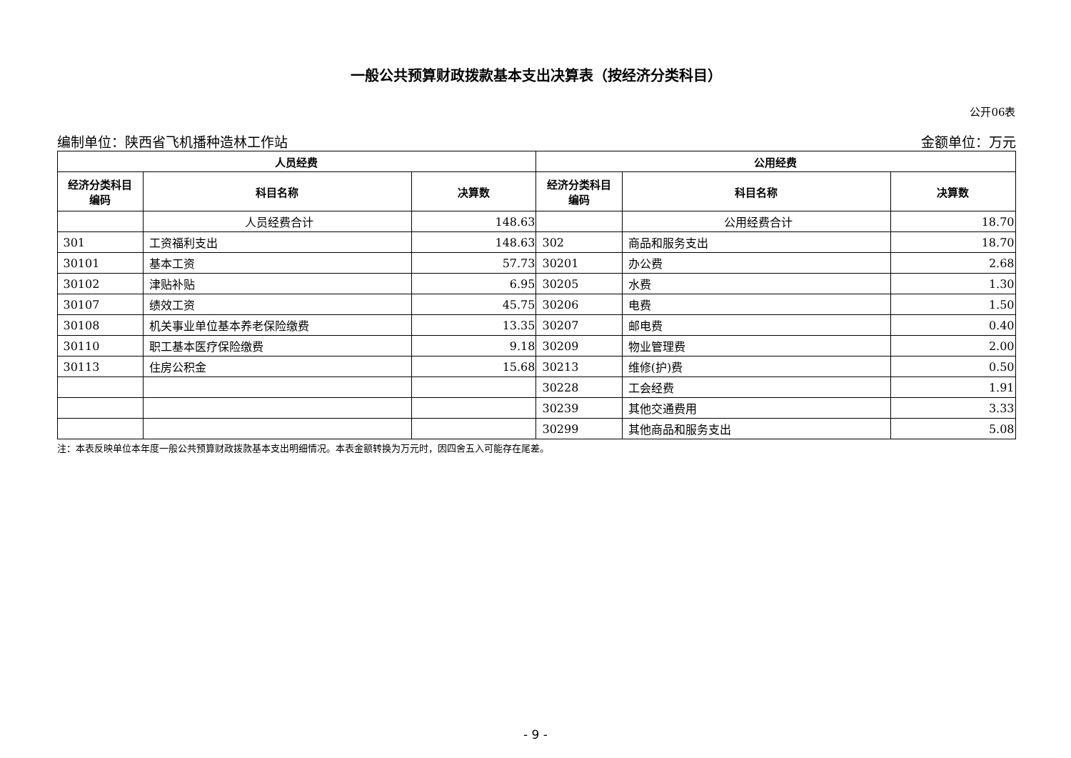一般公共预算财政拨款基本支出决算表（按经济分类科目）
公开06表
编制单位：陕西省飞机播种造林工作站 金额单位：万元
| 人员经费 | | | 公用经费 | | |
| --- | --- | --- | --- | --- | --- |
| 经济分类科目 编码 | 科目名称 | 决算数 | 经济分类科目 编码 | 科目名称 | 决算数 |
| | 人员经费合计 | 148.63 | | 公用经费合计 | 18.70 |
| 301 | 工资福利支出 | 148.63 | 302 | 商品和服务支出 | 18.70 |
| 30101 | 基本工资 | 57.73 | 30201 | 办公费 | 2.68 |
| 30102 | 津贴补贴 | 6.95 | 30205 | 水费 | 1.30 |
| 30107 | 绩效工资 | 45.75 | 30206 | 电费 | 1.50 |
| 30108 | 机关事业单位基本养老保险缴费 | 13.35 | 30207 | 邮电费 | 0.40 |
| 30110 | 职工基本医疗保险缴费 | 9.18 | 30209 | 物业管理费 | 2.00 |
| 30113 | 住房公积金 | 15.68 | 30213 | 维修(护)费 | 0.50 |
| | | | 30228 | 工会经费 | 1.91 |
| | | | 30239 | 其他交通费用 | 3.33 |
| | | | 30299 | 其他商品和服务支出 | 5.08 |
注：本表反映单位本年度一般公共预算财政拨款基本支出明细情况。本表金额转换为万元时，因四舍五入可能存在尾差。
- 9 -